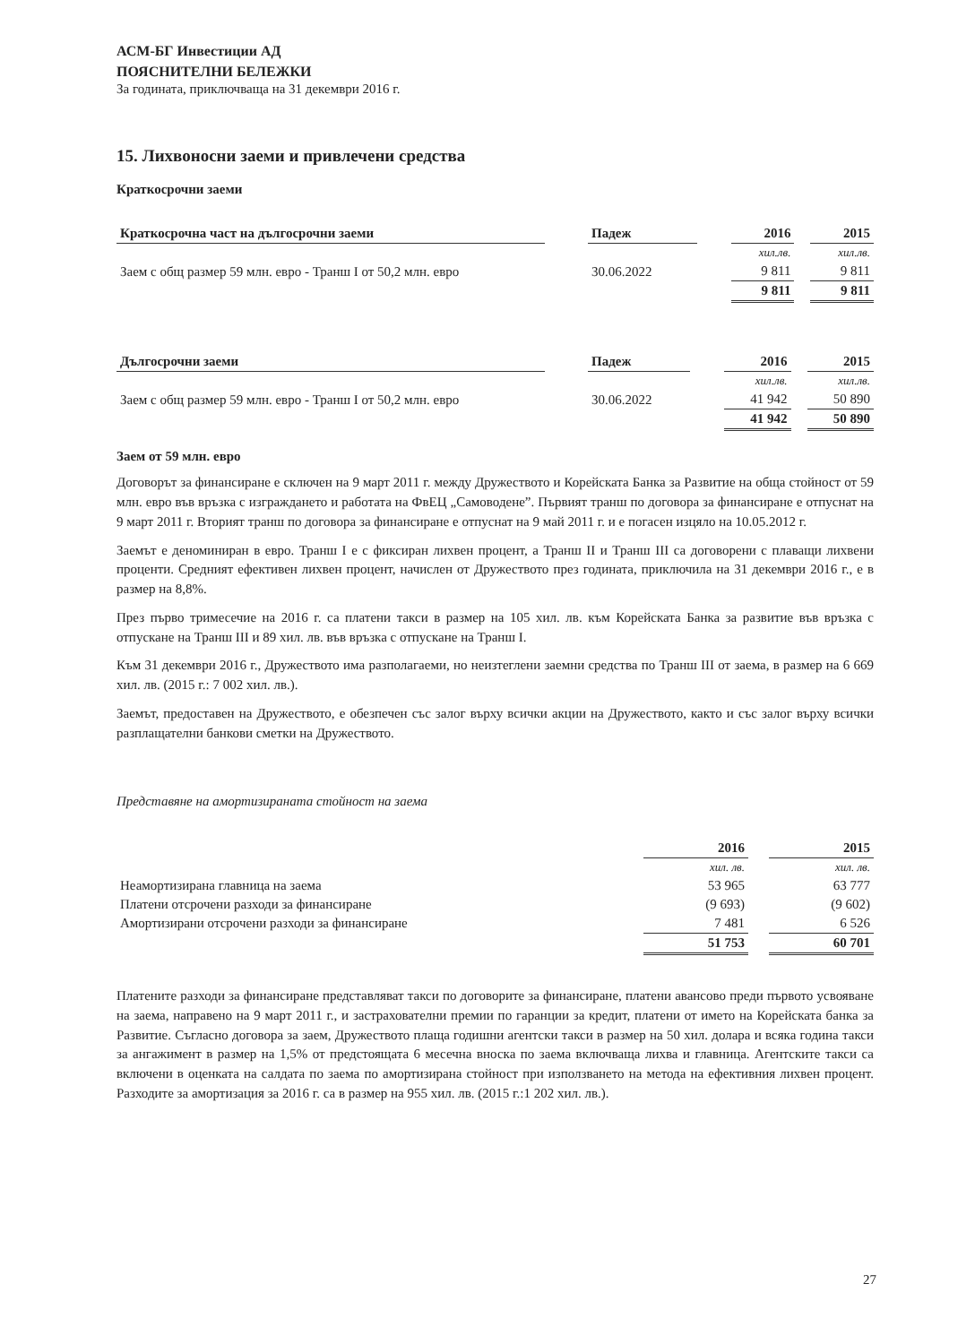АСМ-БГ Инвестиции АД
ПОЯСНИТЕЛНИ БЕЛЕЖКИ
За годината, приключваща на 31 декември 2016 г.
15. Лихвоносни заеми и привлечени средства
Краткосрочни заеми
| Краткосрочна част на дългосрочни заеми | | Падеж | | 2016 | | 2015 |
| --- | --- | --- | --- | --- | --- | --- |
| | | | | хил.лв. | | хил.лв. |
| Заем с общ размер 59 млн. евро - Транш I от 50,2 млн. евро | | 30.06.2022 | | 9 811 | | 9 811 |
| | | | | 9 811 | | 9 811 |
| Дългосрочни заеми | | Падеж | | 2016 | | 2015 |
| --- | --- | --- | --- | --- | --- | --- |
| | | | | хил.лв. | | хил.лв. |
| Заем с общ размер 59 млн. евро - Транш I от 50,2 млн. евро | | 30.06.2022 | | 41 942 | | 50 890 |
| | | | | 41 942 | | 50 890 |
Заем от 59 млн. евро
Договорът за финансиране е сключен на 9 март 2011 г. между Дружеството и Корейската Банка за Развитие на обща стойност от 59 млн. евро във връзка с изграждането и работата на ФвЕЦ „Самоводене”. Първият транш по договора за финансиране е отпуснат на 9 март 2011 г. Вторият транш по договора за финансиране е отпуснат на 9 май 2011 г. и е погасен изцяло на 10.05.2012 г.
Заемът е деноминиран в евро. Транш I е с фиксиран лихвен процент, а Транш II и Транш III са договорени с плаващи лихвени проценти. Средният ефективен лихвен процент, начислен от Дружеството през годината, приключила на 31 декември 2016 г., е в размер на 8,8%.
През първо тримесечие на 2016 г. са платени такси в размер на 105 хил. лв. към Корейската Банка за развитие във връзка с отпускане на Транш III и 89 хил. лв. във връзка с отпускане на Транш I.
Към 31 декември 2016 г., Дружеството има разполагаеми, но неизтеглени заемни средства по Транш III от заема, в размер на 6 669 хил. лв. (2015 г.: 7 002 хил. лв.).
Заемът, предоставен на Дружеството, е обезпечен със залог върху всички акции на Дружеството, както и със залог върху всички разплащателни банкови сметки на Дружеството.
Представяне на амортизираната стойност на заема
| | 2016 | | 2015 |
| --- | --- | --- | --- |
| | хил. лв. | | хил. лв. |
| Неамортизирана главница на заема | 53 965 | | 63 777 |
| Платени отсрочени разходи за финансиране | (9 693) | | (9 602) |
| Амортизирани отсрочени разходи за финансиране | 7 481 | | 6 526 |
| | 51 753 | | 60 701 |
Платените разходи за финансиране представляват такси по договорите за финансиране, платени авансово преди първото усвояване на заема, направено на 9 март 2011 г., и застрахователни премии по гаранции за кредит, платени от името на Корейската банка за Развитие. Съгласно договора за заем, Дружеството плаща годишни агентски такси в размер на 50 хил. долара и всяка година такси за ангажимент в размер на 1,5% от предстоящата 6 месечна вноска по заема включваща лихва и главница. Агентските такси са включени в оценката на салдата по заема по амортизирана стойност при използването на метода на ефективния лихвен процент. Разходите за амортизация за 2016 г. са в размер на 955 хил. лв. (2015 г.:1 202 хил. лв.).
27